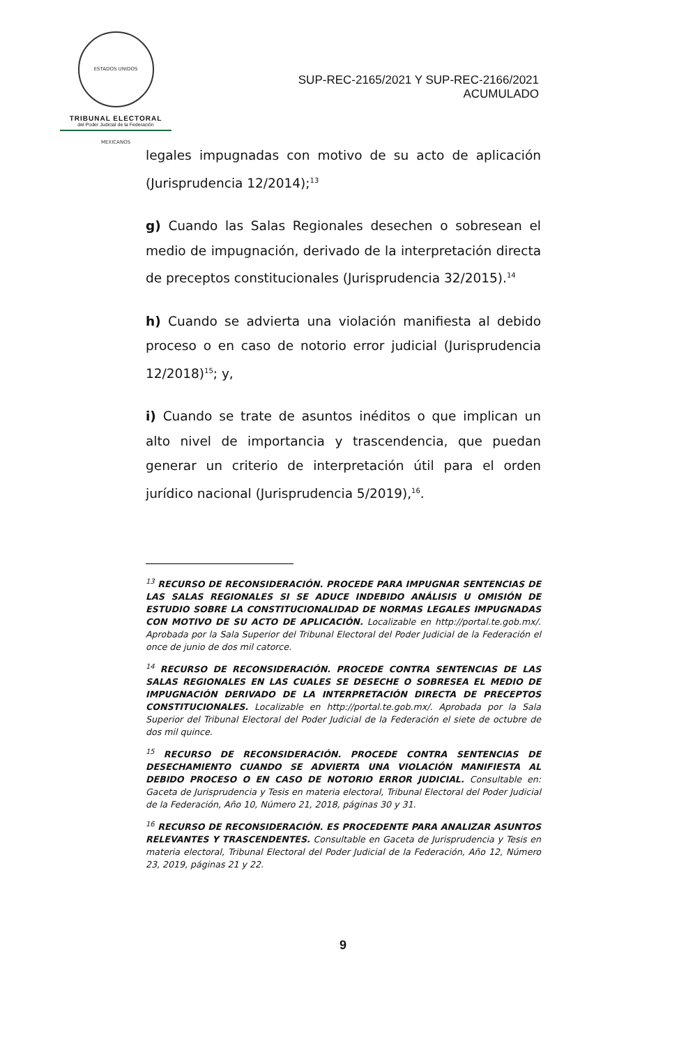ESTADOS UNIDOS MEXICANOS
TRIBUNAL ELECTORAL
del Poder Judicial de la Federación
SUP-REC-2165/2021 Y SUP-REC-2166/2021
ACUMULADO
legales impugnadas con motivo de su acto de aplicación (Jurisprudencia 12/2014);<sup>13</sup>
g) Cuando las Salas Regionales desechen o sobresean el medio de impugnación, derivado de la interpretación directa de preceptos constitucionales (Jurisprudencia 32/2015).<sup>14</sup>
h) Cuando se advierta una violación manifiesta al debido proceso o en caso de notorio error judicial (Jurisprudencia 12/2018)<sup>15</sup>; y,
i) Cuando se trate de asuntos inéditos o que implican un alto nivel de importancia y trascendencia, que puedan generar un criterio de interpretación útil para el orden jurídico nacional (Jurisprudencia 5/2019),<sup>16</sup>.
<sup>13</sup> RECURSO DE RECONSIDERACIÓN. PROCEDE PARA IMPUGNAR SENTENCIAS DE LAS SALAS REGIONALES SI SE ADUCE INDEBIDO ANÁLISIS U OMISIÓN DE ESTUDIO SOBRE LA CONSTITUCIONALIDAD DE NORMAS LEGALES IMPUGNADAS CON MOTIVO DE SU ACTO DE APLICACIÓN. Localizable en http://portal.te.gob.mx/. Aprobada por la Sala Superior del Tribunal Electoral del Poder Judicial de la Federación el once de junio de dos mil catorce.
<sup>14</sup> RECURSO DE RECONSIDERACIÓN. PROCEDE CONTRA SENTENCIAS DE LAS SALAS REGIONALES EN LAS CUALES SE DESECHE O SOBRESEA EL MEDIO DE IMPUGNACIÓN DERIVADO DE LA INTERPRETACIÓN DIRECTA DE PRECEPTOS CONSTITUCIONALES. Localizable en http://portal.te.gob.mx/. Aprobada por la Sala Superior del Tribunal Electoral del Poder Judicial de la Federación el siete de octubre de dos mil quince.
<sup>15</sup> RECURSO DE RECONSIDERACIÓN. PROCEDE CONTRA SENTENCIAS DE DESECHAMIENTO CUANDO SE ADVIERTA UNA VIOLACIÓN MANIFIESTA AL DEBIDO PROCESO O EN CASO DE NOTORIO ERROR JUDICIAL. Consultable en: Gaceta de Jurisprudencia y Tesis en materia electoral, Tribunal Electoral del Poder Judicial de la Federación, Año 10, Número 21, 2018, páginas 30 y 31.
<sup>16</sup> RECURSO DE RECONSIDERACIÓN. ES PROCEDENTE PARA ANALIZAR ASUNTOS RELEVANTES Y TRASCENDENTES. Consultable en Gaceta de Jurisprudencia y Tesis en materia electoral, Tribunal Electoral del Poder Judicial de la Federación, Año 12, Número 23, 2019, páginas 21 y 22.
9